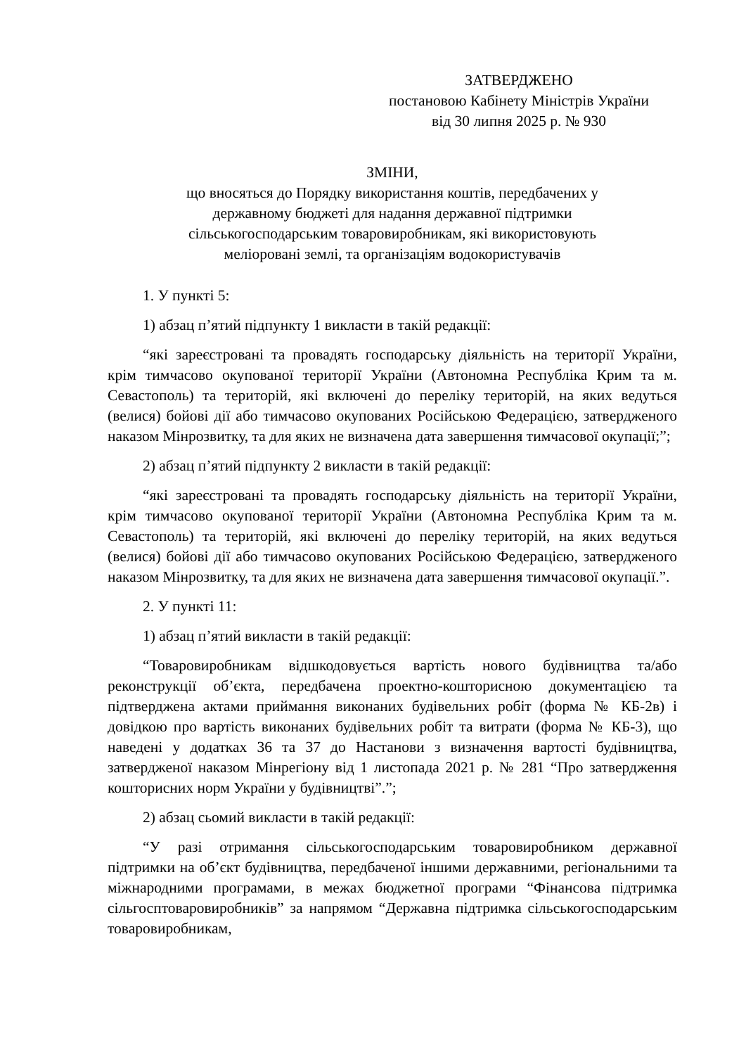ЗАТВЕРДЖЕНО
постановою Кабінету Міністрів України
від 30 липня 2025 р. № 930
ЗМІНИ,
що вносяться до Порядку використання коштів, передбачених у
державному бюджеті для надання державної підтримки
сільськогосподарським товаровиробникам, які використовують
меліоровані землі, та організаціям водокористувачів
1. У пункті 5:
1) абзац п’ятий підпункту 1 викласти в такій редакції:
“які зареєстровані та провадять господарську діяльність на території України, крім тимчасово окупованої території України (Автономна Республіка Крим та м. Севастополь) та територій, які включені до переліку територій, на яких ведуться (велися) бойові дії або тимчасово окупованих Російською Федерацією, затвердженого наказом Мінрозвитку, та для яких не визначена дата завершення тимчасової окупації;”;
2) абзац п’ятий підпункту 2 викласти в такій редакції:
“які зареєстровані та провадять господарську діяльність на території України, крім тимчасово окупованої території України (Автономна Республіка Крим та м. Севастополь) та територій, які включені до переліку територій, на яких ведуться (велися) бойові дії або тимчасово окупованих Російською Федерацією, затвердженого наказом Мінрозвитку, та для яких не визначена дата завершення тимчасової окупації.”.
2. У пункті 11:
1) абзац п’ятий викласти в такій редакції:
“Товаровиробникам відшкодовується вартість нового будівництва та/або реконструкції об’єкта, передбачена проектно-кошторисною документацією та підтверджена актами приймання виконаних будівельних робіт (форма № КБ-2в) і довідкою про вартість виконаних будівельних робіт та витрати (форма № КБ-3), що наведені у додатках 36 та 37 до Настанови з визначення вартості будівництва, затвердженої наказом Мінрегіону від 1 листопада 2021 р. № 281 “Про затвердження кошторисних норм України у будівництві”.”;
2) абзац сьомий викласти в такій редакції:
“У разі отримання сільськогосподарським товаровиробником державної підтримки на об’єкт будівництва, передбаченої іншими державними, регіональними та міжнародними програмами, в межах бюджетної програми “Фінансова підтримка сільгосптоваровиробників” за напрямом “Державна підтримка сільськогосподарським товаровиробникам,